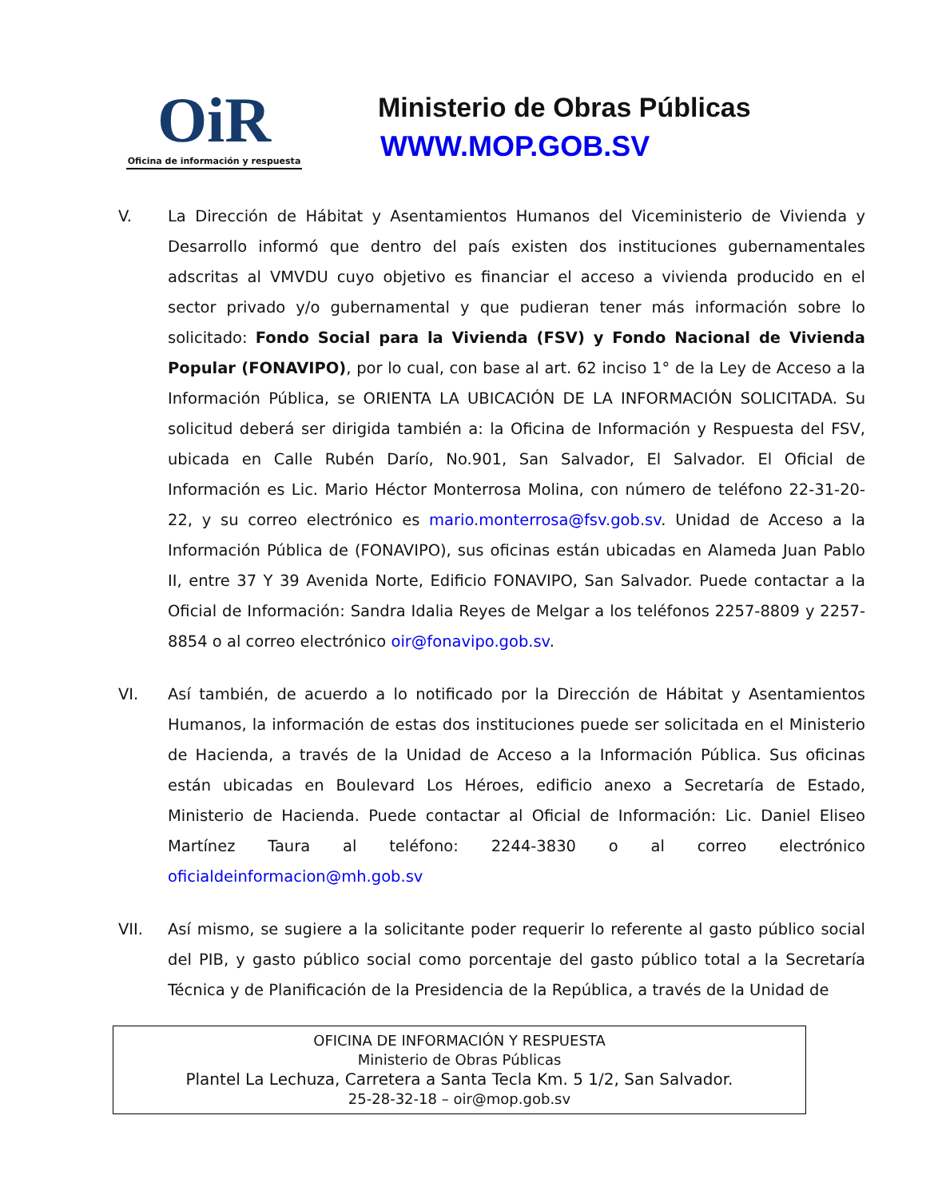OiR
Oficina de información y respuesta
Ministerio de Obras Públicas
WWW.MOP.GOB.SV
V. La Dirección de Hábitat y Asentamientos Humanos del Viceministerio de Vivienda y Desarrollo informó que dentro del país existen dos instituciones gubernamentales adscritas al VMVDU cuyo objetivo es financiar el acceso a vivienda producido en el sector privado y/o gubernamental y que pudieran tener más información sobre lo solicitado: Fondo Social para la Vivienda (FSV) y Fondo Nacional de Vivienda Popular (FONAVIPO), por lo cual, con base al art. 62 inciso 1° de la Ley de Acceso a la Información Pública, se ORIENTA LA UBICACIÓN DE LA INFORMACIÓN SOLICITADA. Su solicitud deberá ser dirigida también a: la Oficina de Información y Respuesta del FSV, ubicada en Calle Rubén Darío, No.901, San Salvador, El Salvador. El Oficial de Información es Lic. Mario Héctor Monterrosa Molina, con número de teléfono 22-31-20-22, y su correo electrónico es mario.monterrosa@fsv.gob.sv. Unidad de Acceso a la Información Pública de (FONAVIPO), sus oficinas están ubicadas en Alameda Juan Pablo II, entre 37 Y 39 Avenida Norte, Edificio FONAVIPO, San Salvador. Puede contactar a la Oficial de Información: Sandra Idalia Reyes de Melgar a los teléfonos 2257-8809 y 2257-8854 o al correo electrónico oir@fonavipo.gob.sv.
VI. Así también, de acuerdo a lo notificado por la Dirección de Hábitat y Asentamientos Humanos, la información de estas dos instituciones puede ser solicitada en el Ministerio de Hacienda, a través de la Unidad de Acceso a la Información Pública. Sus oficinas están ubicadas en Boulevard Los Héroes, edificio anexo a Secretaría de Estado, Ministerio de Hacienda. Puede contactar al Oficial de Información: Lic. Daniel Eliseo Martínez Taura al teléfono: 2244-3830 o al correo electrónico oficialdeinformacion@mh.gob.sv
VII. Así mismo, se sugiere a la solicitante poder requerir lo referente al gasto público social del PIB, y gasto público social como porcentaje del gasto público total a la Secretaría Técnica y de Planificación de la Presidencia de la República, a través de la Unidad de
OFICINA DE INFORMACIÓN Y RESPUESTA
Ministerio de Obras Públicas
Plantel La Lechuza, Carretera a Santa Tecla Km. 5 1/2, San Salvador.
25-28-32-18 – oir@mop.gob.sv